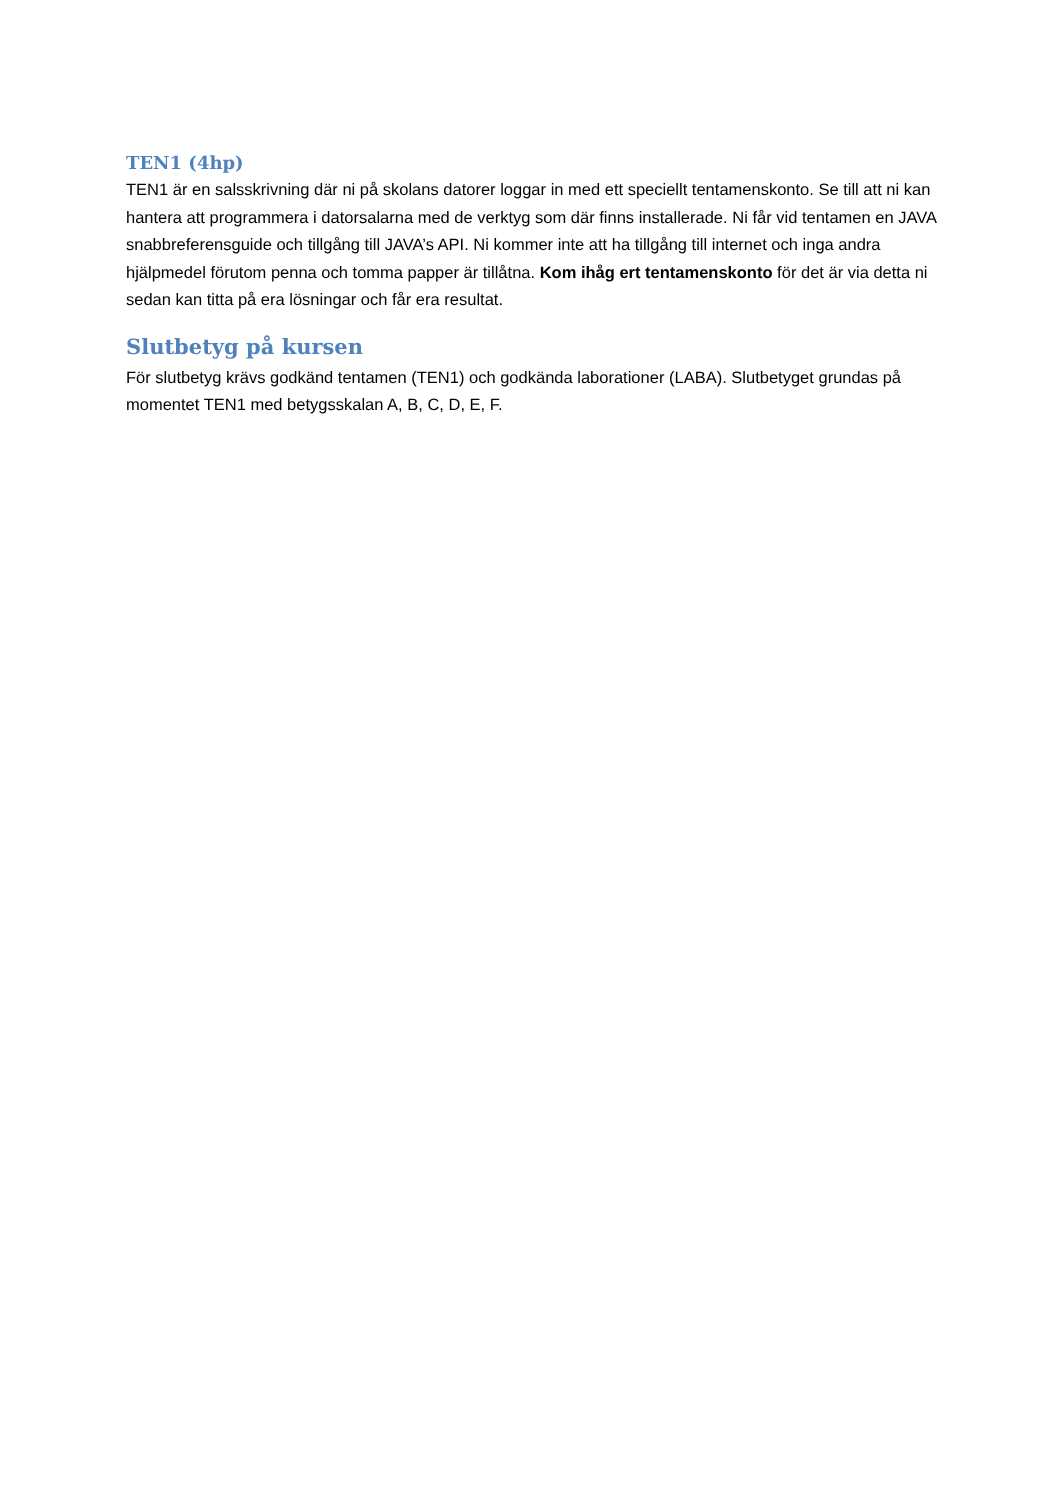TEN1 (4hp)
TEN1 är en salsskrivning där ni på skolans datorer loggar in med ett speciellt tentamenskonto. Se till att ni kan hantera att programmera i datorsalarna med de verktyg som där finns installerade. Ni får vid tentamen en JAVA snabbreferensguide och tillgång till JAVA’s API. Ni kommer inte att ha tillgång till internet och inga andra hjälpmedel förutom penna och tomma papper är tillåtna. Kom ihåg ert tentamenskonto för det är via detta ni sedan kan titta på era lösningar och får era resultat.
Slutbetyg på kursen
För slutbetyg krävs godkänd tentamen (TEN1) och godkända laborationer (LABA). Slutbetyget grundas på momentet TEN1 med betygsskalan A, B, C, D, E, F.